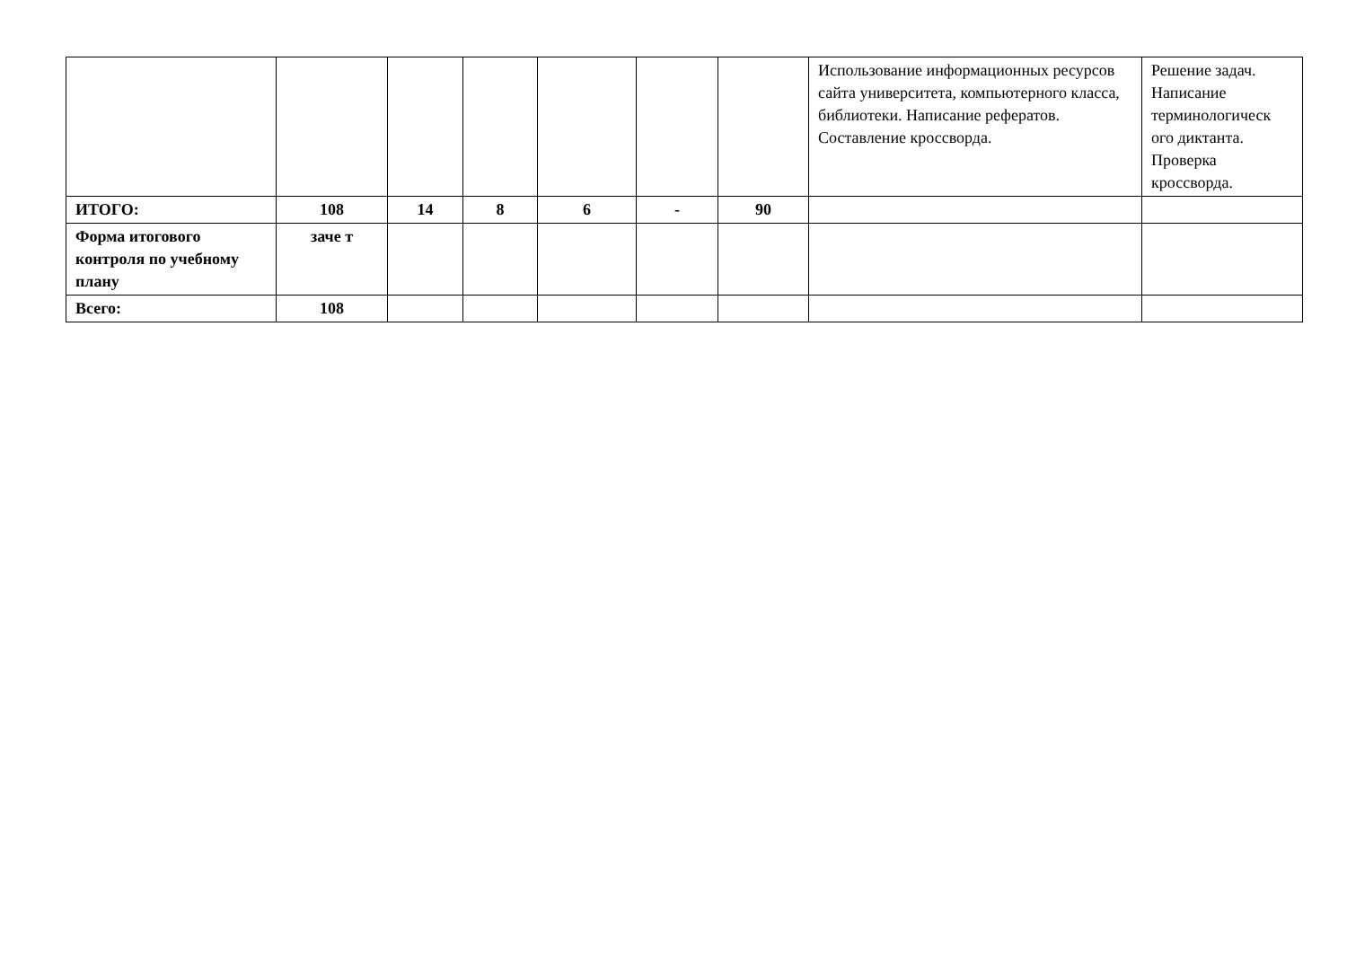| | | | | | | | Использование информационных ресурсов сайта университета, компьютерного класса, библиотеки. Написание рефератов. Составление кроссворда. | Решение задач. Написание терминологическ ого диктанта. Проверка кроссворда. |
| ИТОГО: | 108 | 14 | 8 | 6 | - | 90 | | |
| Форма итогового контроля по учебному плану | заче т | | | | | | | |
| Всего: | 108 | | | | | | | |